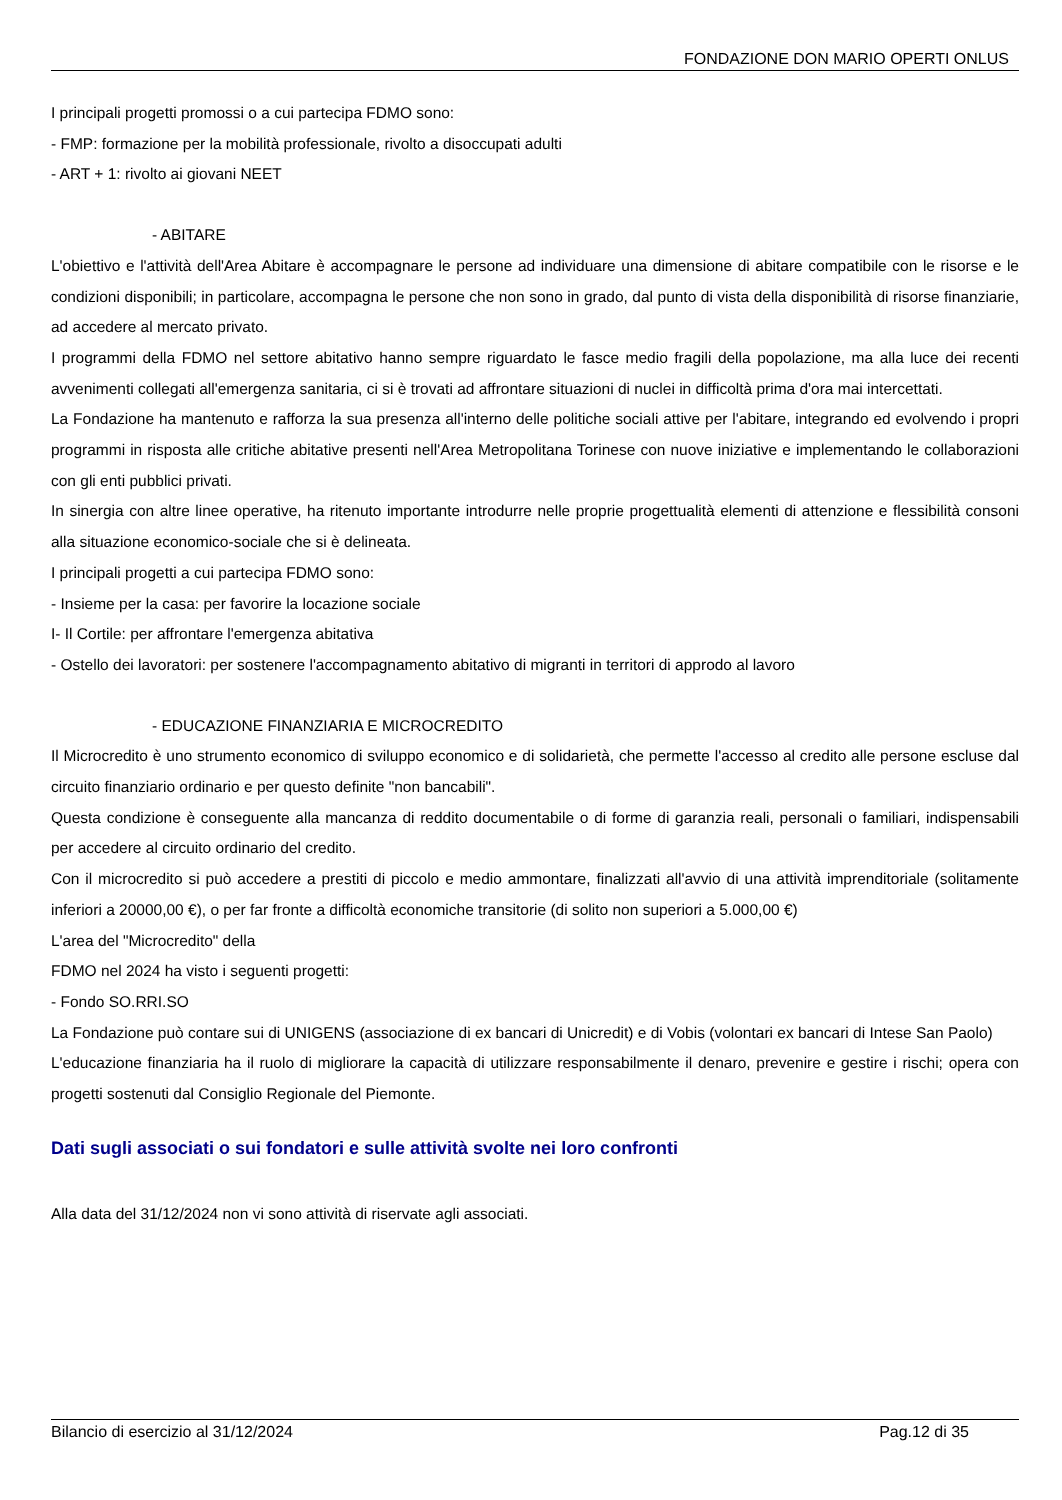FONDAZIONE DON MARIO OPERTI ONLUS
I principali progetti promossi o a cui partecipa FDMO sono:
- FMP: formazione per la mobilità professionale, rivolto a disoccupati adulti
- ART + 1: rivolto ai giovani NEET
- ABITARE
L'obiettivo e l'attività dell'Area Abitare è accompagnare le persone ad individuare una dimensione di abitare compatibile con le risorse e le condizioni disponibili; in particolare, accompagna le persone che non sono in grado, dal punto di vista della disponibilità di risorse finanziarie, ad accedere al mercato privato.
I programmi della FDMO nel settore abitativo hanno sempre riguardato le fasce medio fragili della popolazione, ma alla luce dei recenti avvenimenti collegati all'emergenza sanitaria, ci si è trovati ad affrontare situazioni di nuclei in difficoltà prima d'ora mai intercettati.
La Fondazione ha mantenuto e rafforza la sua presenza all'interno delle politiche sociali attive per l'abitare, integrando ed evolvendo i propri programmi in risposta alle critiche abitative presenti nell'Area Metropolitana Torinese con nuove iniziative e implementando le collaborazioni con gli enti pubblici privati.
In sinergia con altre linee operative, ha ritenuto importante introdurre nelle proprie progettualità elementi di attenzione e flessibilità consoni alla situazione economico-sociale che si è delineata.
I principali progetti a cui partecipa FDMO sono:
- Insieme per la casa: per favorire la locazione sociale
I- Il Cortile: per affrontare l'emergenza abitativa
- Ostello dei lavoratori: per sostenere l'accompagnamento abitativo di migranti in territori di approdo al lavoro
- EDUCAZIONE FINANZIARIA E MICROCREDITO
Il Microcredito è uno strumento economico di sviluppo economico e di solidarietà, che permette l'accesso al credito alle persone escluse dal circuito finanziario ordinario e per questo definite "non bancabili".
Questa condizione è conseguente alla mancanza di reddito documentabile o di forme di garanzia reali, personali o familiari, indispensabili per accedere al circuito ordinario del credito.
Con il microcredito si può accedere a prestiti di piccolo e medio ammontare, finalizzati all'avvio di una attività imprenditoriale (solitamente inferiori a 20000,00 €), o per far fronte a difficoltà economiche transitorie (di solito non superiori a 5.000,00 €)
L'area del "Microcredito" della
FDMO nel 2024 ha visto i seguenti progetti:
- Fondo SO.RRI.SO
La Fondazione può contare sui di UNIGENS (associazione di ex bancari di Unicredit) e di Vobis (volontari ex bancari di Intese San Paolo)
L'educazione finanziaria ha il ruolo di migliorare la capacità di utilizzare responsabilmente il denaro, prevenire e gestire i rischi; opera con progetti sostenuti dal Consiglio Regionale del Piemonte.
Dati sugli associati o sui fondatori e sulle attività svolte nei loro confronti
Alla data del 31/12/2024 non vi sono attività di riservate agli associati.
Bilancio di esercizio al 31/12/2024 Pag.12 di 35